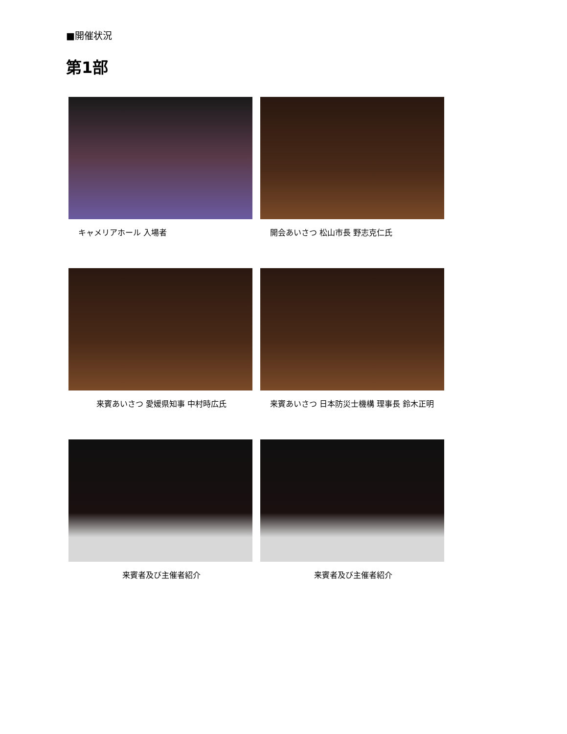■開催状況
第1部
キャメリアホール 入場者
開会あいさつ 松山市長 野志克仁氏
来賓あいさつ 愛媛県知事 中村時広氏
来賓あいさつ 日本防災士機構 理事長 鈴木正明
来賓者及び主催者紹介
来賓者及び主催者紹介